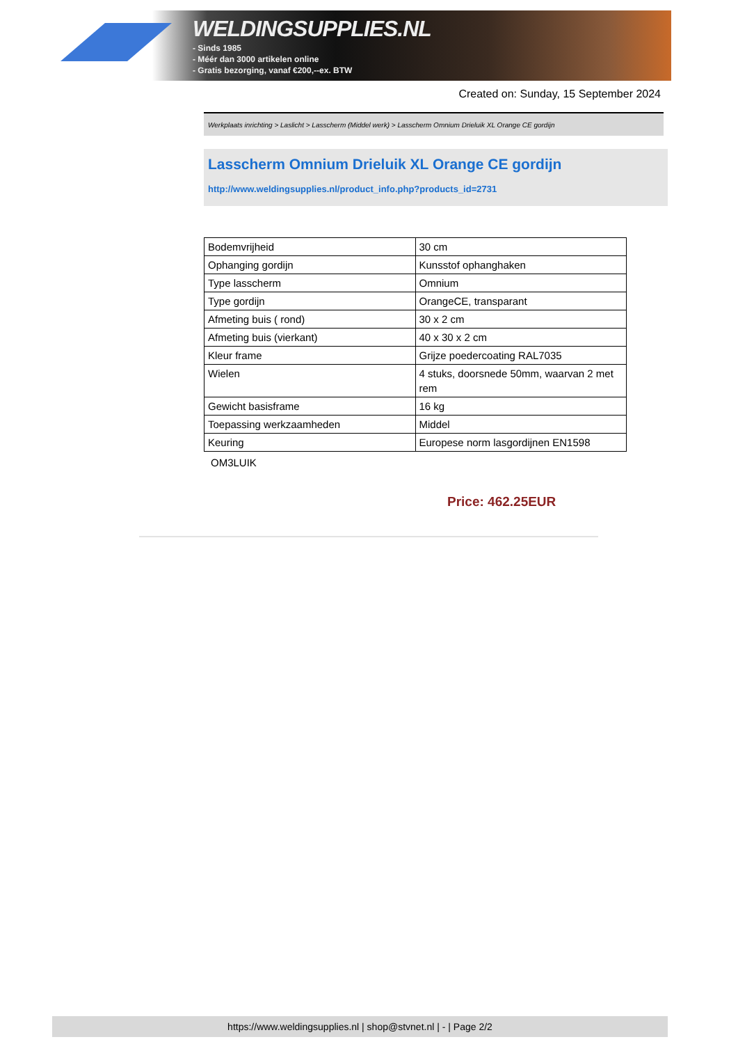WELDINGSUPPLIES.NL
- Sinds 1985
- Méér dan 3000 artikelen online
- Gratis bezorging, vanaf €200,--ex. BTW
Created on: Sunday, 15 September 2024
Werkplaats inrichting > Laslicht > Lasscherm (Middel werk) > Lasscherm Omnium Drieluik XL Orange CE gordijn
Lasscherm Omnium Drieluik XL Orange CE gordijn
http://www.weldingsupplies.nl/product_info.php?products_id=2731
| Bodemvrijheid | 30 cm |
| Ophanging gordijn | Kunsstof ophanghaken |
| Type lasscherm | Omnium |
| Type gordijn | OrangeCE, transparant |
| Afmeting buis ( rond) | 30 x 2 cm |
| Afmeting buis (vierkant) | 40 x 30 x 2 cm |
| Kleur frame | Grijze poedercoating RAL7035 |
| Wielen | 4 stuks, doorsnede 50mm, waarvan 2 met rem |
| Gewicht basisframe | 16 kg |
| Toepassing werkzaamheden | Middel |
| Keuring | Europese norm lasgordijnen EN1598 |
OM3LUIK
Price: 462.25EUR
https://www.weldingsupplies.nl | shop@stvnet.nl | - | Page 2/2